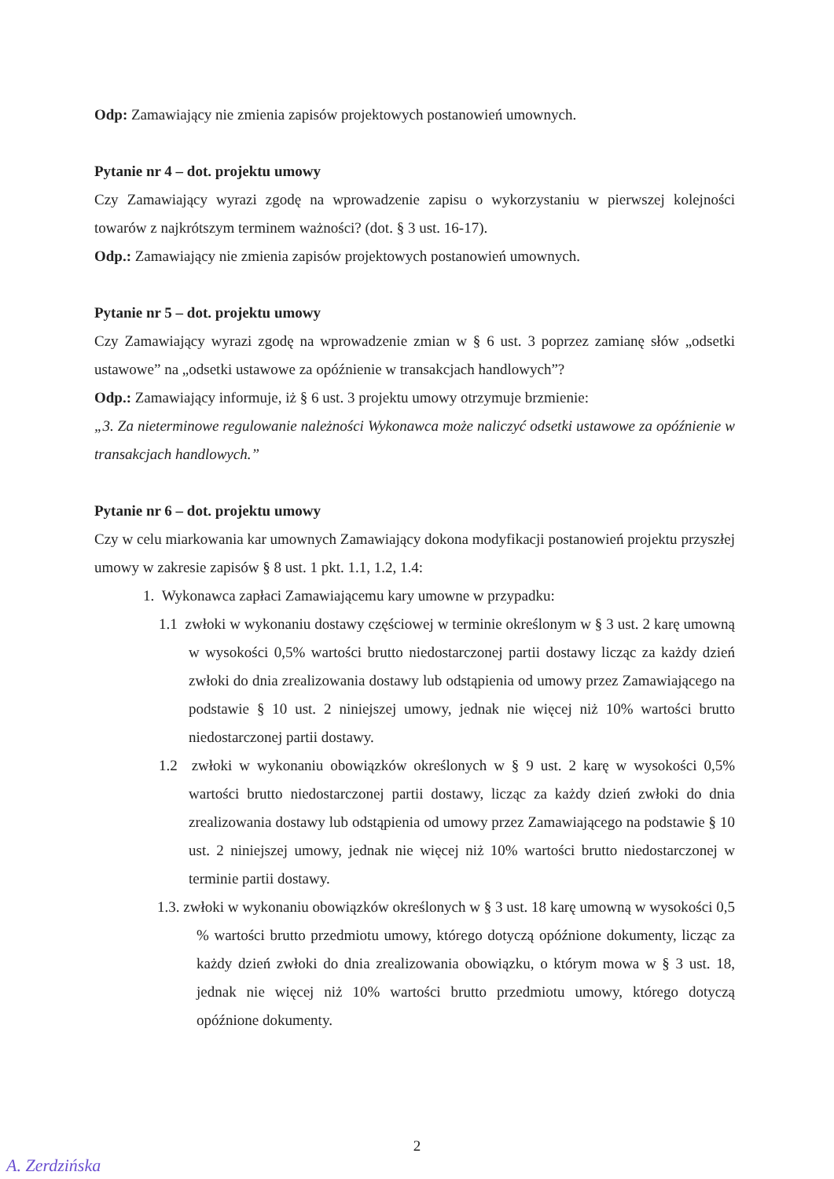Odp: Zamawiający nie zmienia zapisów projektowych postanowień umownych.
Pytanie nr 4 – dot. projektu umowy
Czy Zamawiający wyrazi zgodę na wprowadzenie zapisu o wykorzystaniu w pierwszej kolejności towarów z najkrótszym terminem ważności? (dot. § 3 ust. 16-17).
Odp.: Zamawiający nie zmienia zapisów projektowych postanowień umownych.
Pytanie nr 5 – dot. projektu umowy
Czy Zamawiający wyrazi zgodę na wprowadzenie zmian w § 6 ust. 3 poprzez zamianę słów „odsetki ustawowe” na „odsetki ustawowe za opóźnienie w transakcjach handlowych”?
Odp.: Zamawiający informuje, iż § 6 ust. 3 projektu umowy otrzymuje brzmienie:
„3. Za nieterminowe regulowanie należności Wykonawca może naliczyć odsetki ustawowe za opóźnienie w transakcjach handlowych.”
Pytanie nr 6 – dot. projektu umowy
Czy w celu miarkowania kar umownych Zamawiający dokona modyfikacji postanowień projektu przyszłej umowy w zakresie zapisów § 8 ust. 1 pkt. 1.1, 1.2, 1.4:
1. Wykonawca zapłaci Zamawiającemu kary umowne w przypadku:
1.1 zwłoki w wykonaniu dostawy częściowej w terminie określonym w § 3 ust. 2 karę umowną w wysokości 0,5% wartości brutto niedostarczonej partii dostawy licząc za każdy dzień zwłoki do dnia zrealizowania dostawy lub odstąpienia od umowy przez Zamawiającego na podstawie § 10 ust. 2 niniejszej umowy, jednak nie więcej niż 10% wartości brutto niedostarczonej partii dostawy.
1.2 zwłoki w wykonaniu obowiązków określonych w § 9 ust. 2 karę w wysokości 0,5% wartości brutto niedostarczonej partii dostawy, licząc za każdy dzień zwłoki do dnia zrealizowania dostawy lub odstąpienia od umowy przez Zamawiającego na podstawie § 10 ust. 2 niniejszej umowy, jednak nie więcej niż 10% wartości brutto niedostarczonej w terminie partii dostawy.
1.3. zwłoki w wykonaniu obowiązków określonych w § 3 ust. 18 karę umowną w wysokości 0,5 % wartości brutto przedmiotu umowy, którego dotyczą opóźnione dokumenty, licząc za każdy dzień zwłoki do dnia zrealizowania obowiązku, o którym mowa w § 3 ust. 18, jednak nie więcej niż 10% wartości brutto przedmiotu umowy, którego dotyczą opóźnione dokumenty.
2
A. Zerdzińska